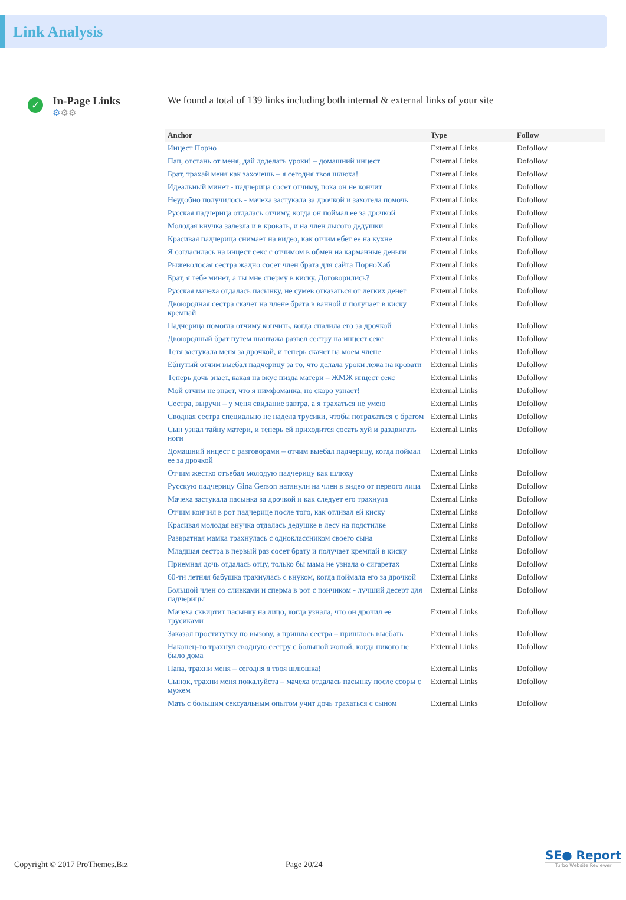Link Analysis
✓
In-Page Links
⚙⚙⚙
We found a total of 139 links including both internal & external links of your site
| Anchor | Type | Follow |
| --- | --- | --- |
| Инцест Порно | External Links | Dofollow |
| Пап, отстань от меня, дай доделать уроки! – домашний инцест | External Links | Dofollow |
| Брат, трахай меня как захочешь – я сегодня твоя шлюха! | External Links | Dofollow |
| Идеальный минет - падчерица сосет отчиму, пока он не кончит | External Links | Dofollow |
| Неудобно получилось - мачеха застукала за дрочкой и захотела помочь | External Links | Dofollow |
| Русская падчерица отдалась отчиму, когда он поймал ее за дрочкой | External Links | Dofollow |
| Молодая внучка залезла и в кровать, и на член лысого дедушки | External Links | Dofollow |
| Красивая падчерица снимает на видео, как отчим ебет ее на кухне | External Links | Dofollow |
| Я согласилась на инцест секс с отчимом в обмен на карманные деньги | External Links | Dofollow |
| Рыжеволосая сестра жадно сосет член брата для сайта ПорноХаб | External Links | Dofollow |
| Брат, я тебе минет, а ты мне сперму в киску. Договорились? | External Links | Dofollow |
| Русская мачеха отдалась пасынку, не сумев отказаться от легких денег | External Links | Dofollow |
| Двоюродная сестра скачет на члене брата в ванной и получает в киску кремпай | External Links | Dofollow |
| Падчерица помогла отчиму кончить, когда спалила его за дрочкой | External Links | Dofollow |
| Двоюродный брат путем шантажа развел сестру на инцест секс | External Links | Dofollow |
| Тетя застукала меня за дрочкой, и теперь скачет на моем члене | External Links | Dofollow |
| Ёбнутый отчим выебал падчерицу за то, что делала уроки лежа на кровати | External Links | Dofollow |
| Теперь дочь знает, какая на вкус пизда матери – ЖМЖ инцест секс | External Links | Dofollow |
| Мой отчим не знает, что я нимфоманка, но скоро узнает! | External Links | Dofollow |
| Сестра, выручи – у меня свидание завтра, а я трахаться не умею | External Links | Dofollow |
| Сводная сестра специально не надела трусики, чтобы потрахаться с братом | External Links | Dofollow |
| Сын узнал тайну матери, и теперь ей приходится сосать хуй и раздвигать ноги | External Links | Dofollow |
| Домашний инцест с разговорами – отчим выебал падчерицу, когда поймал ее за дрочкой | External Links | Dofollow |
| Отчим жестко отъебал молодую падчерицу как шлюху | External Links | Dofollow |
| Русскую падчерицу Gina Gerson натянули на член в видео от первого лица | External Links | Dofollow |
| Мачеха застукала пасынка за дрочкой и как следует его трахнула | External Links | Dofollow |
| Отчим кончил в рот падчерице после того, как отлизал ей киску | External Links | Dofollow |
| Красивая молодая внучка отдалась дедушке в лесу на подстилке | External Links | Dofollow |
| Развратная мамка трахнулась с одноклассником своего сына | External Links | Dofollow |
| Младшая сестра в первый раз сосет брату и получает кремпай в киску | External Links | Dofollow |
| Приемная дочь отдалась отцу, только бы мама не узнала о сигаретах | External Links | Dofollow |
| 60-ти летняя бабушка трахнулась с внуком, когда поймала его за дрочкой | External Links | Dofollow |
| Большой член со сливками и сперма в рот с пончиком - лучший десерт для падчерицы | External Links | Dofollow |
| Мачеха сквиртит пасынку на лицо, когда узнала, что он дрочил ее трусиками | External Links | Dofollow |
| Заказал проститутку по вызову, а пришла сестра – пришлось выебать | External Links | Dofollow |
| Наконец-то трахнул сводную сестру с большой жопой, когда никого не было дома | External Links | Dofollow |
| Папа, трахни меня – сегодня я твоя шлюшка! | External Links | Dofollow |
| Сынок, трахни меня пожалуйста – мачеха отдалась пасынку после ссоры с мужем | External Links | Dofollow |
| Мать с большим сексуальным опытом учит дочь трахаться с сыном | External Links | Dofollow |
Copyright © 2017 ProThemes.Biz Page 20/24
SE● Report
Turbo Website Reviewer